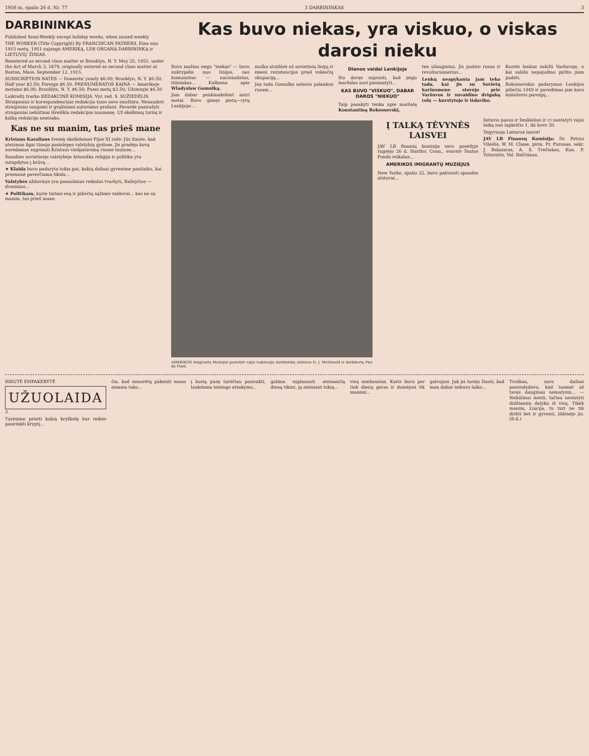1956 m. spalio 26 d. Nr. 77 3 DARBININKAS 3
DARBININKAS
Published Semi-Weekly except holiday weeks, when issued weekly
THE WORKER (Title Copyright) By FRANCISCAN FATHERS. Eina nuo 1915 metų. 1951 sujungė AMERIKĄ, LDS ORGANĄ DARBININKĄ ir LIETUVIŲ ŽINIAS.
Reentered as second class matter at Brooklyn, N. Y. May 25, 1951, under the Act of March 3, 1879, originally entered as second class matter at Boston, Mass. September 12, 1915.
SUBSCRIPTION RATES — Domestic yearly $6.00; Brooklyn, N. Y. $6.50; Half year $3.50; Foreign $6.50. PRENUMERATOS KAINA — Amerikoje metams $6.00; Brooklyn, N. Y. $6.50; Pusei metų $3.50; Užsienyje $6.50
Laikraštį tvarko REDAKCINĖ KOMISIJA. Vyr. red. S. SUŽIEDĖLIS. Straipsnius ir korespondencijas redakcija taiso savo nuožiūra. Nenaudoti straipsniai saugomi ir grąžinami autoriams prašant. Pavardė pasirašyti straipsniai nebūtinai išreiškia redakcijos nuomonę. Už skelbimų turinį ir kalbą redakcija neatsako.
Kas ne su manim, tas prieš mane
Kristaus Karaliaus šventę skelbdamas Pijus XI rašė: Jūs žinote, kad ateizmas ilgai tūnojo pasislėpęs valstybių gyslose. Jis pradėjo kovą norėdamas sugriauti Kristaus viešpatavimą visose tautose...
Šiandien sovietinėje valstybėje šėtoniška religija ir politika yra sutapdytos į krūvą...
★ Klaida buvo padaryta tokia pat, kokių dažnai gyvenime pasitaiko, kai priemonė paverčiama tikslu...
Valstybės uždavinys yra pasaulinius reikalus tvarkyti, Bažnyčios — dvasinius...
★ Politikam, kurie tariasi esą ir piliečių sąžinės valdovai... kas ne su manim, tas prieš mane.
Kas buvo niekas, yra viskuo, o viskas darosi nieku
Buvo mažiau negu "niekas" — buvo nukrypėlis nuo linijos, nes komunistas — nacionalistas, titininkas... Kalbama apie Wladyslaw Gomulką.
Jam dabar penkiasdešimt antri metai. Buvo gimęs pietų—rytų Lenkijoje...
mulka atsidūrė už sovietinių linijų ir ėmėsi rezistencijos prieš vokiečių okupaciją...
Jau tada Gomulka nebuvo palankus rusam...
Dienos veidai Lenkijoje
žtu davęs suprasti, kad jeigu maršalas nori pasimatyti...
KAS BUVO "VISKUO", DABAR DAROS "NIEKUO"
Taip pasakyti tenka apie maršalą Konstantiną Rokossovskį.
ten užaugintas. Jis jautėsi rusas ir revoliucionierius...
Lenkų neapykanta jam teko tada, kai jis su Sovietų kariuomene stovėjo prie Varšuvos ir suvaidino dvigubą rolę — kurstytojo ir išdaviko.
Kurstė lenkus sukilti Varšuvoje, o kai sukilo nepajudino piršto jiem padėti.
Rokossovskio padarymas Lenkijos piliečiu 1949 ir pavedimas jam karo ministerio pareigų...
AMERIKOS Imigrantų Muziejui pastatyti vajui vadovauja darbininkų atstovas D. J. McDonald ir darbdavių Pier du Point.
Į TALKĄ TĖVYNĖS LAISVEI
JAV LB finansų komisija savo posėdyje rugsėjo 26 d. Hartfor, Conn., svarstė Tautos Fondo reikalus...
AMERIKOS IMIGRANTŲ MUZIEJUS
New Yorke, spalio 22, buvo pakviesti spaudos atstovai...
lietuvio pasus ir ženklelius ir c) nustatyti vajui laiką nuo lapkričio 1, iki kovo 30.
Tegyvuoja Lietuvos laisvė!
JAV LB Finansų Komisija: Dr. Petras Vileišis, W. M. Chase, pirm. Pr. Puronas, sekr. J. Balazaras, A. S. Trečiokas, Kun. P. Totoraitis, Val. Balčiūnas.
BIRUTĖ EMPAKERYTĖ
UŽUOLAIDA
3.
Turėsime prieiti kokią kryžkelę kur reikės pasirinkti kryptį...
čia, kad nenorėtų pakeisti mano einamo tako...
į kurią pusę turėčiau pasisukti, laukdama teisingo atsakymo...
galima suplanuoti ateinančią dieną tikint, ją ateisiant tokią...
visų mieliausias. Kuris buvo per tiek dienų geras ir domėjosi tik manimi...
galvojusi. Juk jis turėjo žinoti, kad man dabar nebuvo laiko...
Troškau, nors dažnai pasirodydavo, kad tuomet aš tavęs dauginau nematysiu... — Nebūtinai mesti, tačiau nestatyti didžiausiu dalyku iš visų. Tikėk manim, Liucija, tu turi ne tik dirbti bet ir gyventi, įtikinėjo jis. (B.d.)